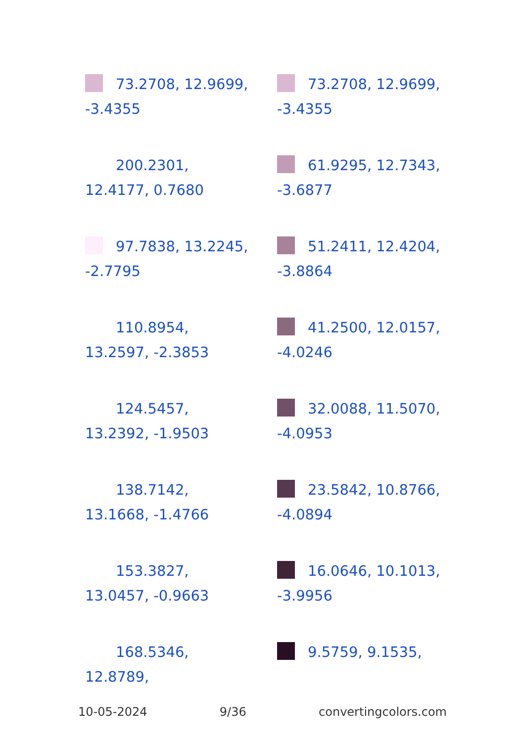73.2708, 12.9699, -3.4355
73.2708, 12.9699, -3.4355
200.2301, 12.4177, 0.7680
61.9295, 12.7343, -3.6877
97.7838, 13.2245, -2.7795
51.2411, 12.4204, -3.8864
110.8954, 13.2597, -2.3853
41.2500, 12.0157, -4.0246
124.5457, 13.2392, -1.9503
32.0088, 11.5070, -4.0953
138.7142, 13.1668, -1.4766
23.5842, 10.8766, -4.0894
153.3827, 13.0457, -0.9663
16.0646, 10.1013, -3.9956
168.5346, 12.8789,
9.5759, 9.1535,
10-05-2024 9/36 convertingcolors.com